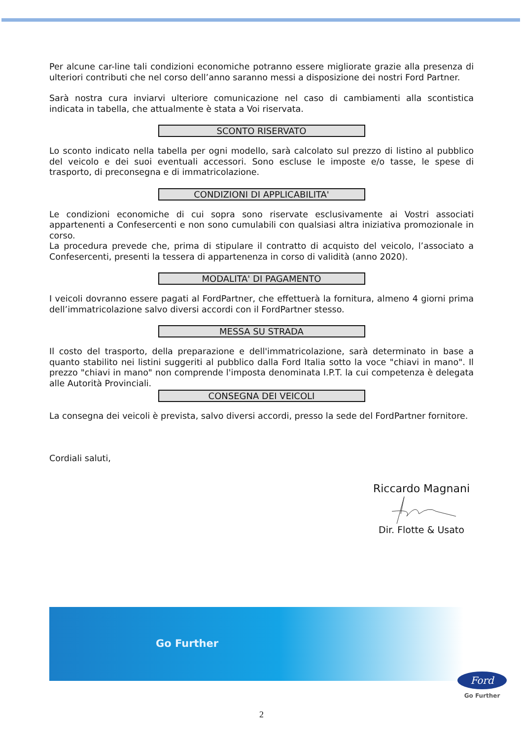Per alcune car-line tali condizioni economiche potranno essere migliorate grazie alla presenza di ulteriori contributi che nel corso dell’anno saranno messi a disposizione dei nostri Ford Partner.
Sarà nostra cura inviarvi ulteriore comunicazione nel caso di cambiamenti alla scontistica indicata in tabella, che attualmente è stata a Voi riservata.
SCONTO RISERVATO
Lo sconto indicato nella tabella per ogni modello, sarà calcolato sul prezzo di listino al pubblico del veicolo e dei suoi eventuali accessori. Sono escluse le imposte e/o tasse, le spese di trasporto, di preconsegna e di immatricolazione.
CONDIZIONI DI APPLICABILITA'
Le condizioni economiche di cui sopra sono riservate esclusivamente ai Vostri associati appartenenti a Confesercenti e non sono cumulabili con qualsiasi altra iniziativa promozionale in corso.
La procedura prevede che, prima di stipulare il contratto di acquisto del veicolo, l’associato a Confesercenti, presenti la tessera di appartenenza in corso di validità (anno 2020).
MODALITA' DI PAGAMENTO
I veicoli dovranno essere pagati al FordPartner, che effettuerà la fornitura, almeno 4 giorni prima dell’immatricolazione salvo diversi accordi con il FordPartner stesso.
MESSA SU STRADA
Il costo del trasporto, della preparazione e dell'immatricolazione, sarà determinato in base a quanto stabilito nei listini suggeriti al pubblico dalla Ford Italia sotto la voce "chiavi in mano". Il prezzo "chiavi in mano" non comprende l'imposta denominata I.P.T. la cui competenza è delegata alle Autorità Provinciali.
CONSEGNA DEI VEICOLI
La consegna dei veicoli è prevista, salvo diversi accordi, presso la sede del FordPartner fornitore.
Cordiali saluti,
Riccardo Magnani
Dir. Flotte & Usato
Go Further
Ford
Go Further
2